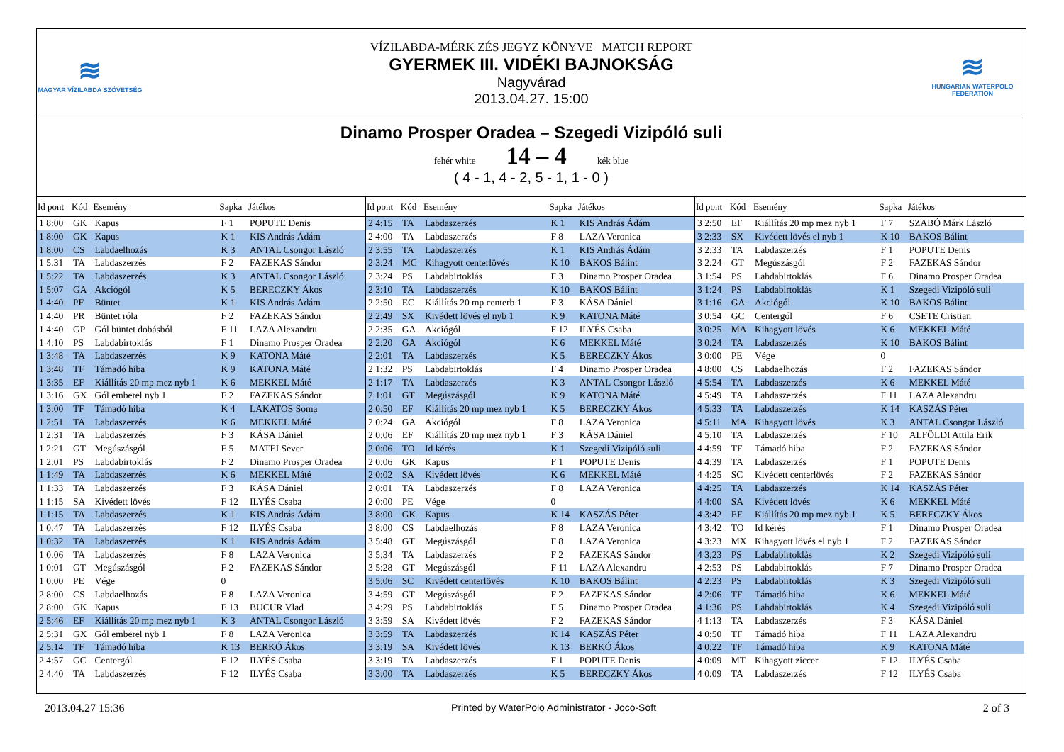≋
MAGYAR VÍZILABDA SZÖVETSÉG
VÍZILABDA-MÉRK ZÉS JEGYZ KÖNYVE MATCH REPORT
GYERMEK III. VIDÉKI BAJNOKSÁG
Nagyvárad
2013.04.27. 15:00
≋
HUNGARIAN WATERPOLO FEDERATION
Dinamo Prosper Oradea – Szegedi Vizipóló suli
fehér white 14 – 4 kék blue
( 4 - 1, 4 - 2, 5 - 1, 1 - 0 )
| Id pont | Kód | Esemény | Sapka | Játékos |
| --- | --- | --- | --- | --- |
| 1 8:00 | GK | Kapus | F 1 | POPUTE Denis |
| 1 8:00 | GK | Kapus | K 1 | KIS András Ádám |
| 1 8:00 | CS | Labdaelhozás | K 3 | ANTAL Csongor László |
| 1 5:31 | TA | Labdaszerzés | F 2 | FAZEKAS Sándor |
| 1 5:22 | TA | Labdaszerzés | K 3 | ANTAL Csongor László |
| 1 5:07 | GA | Akciógól | K 5 | BERECZKY Ákos |
| 1 4:40 | PF | Büntet | K 1 | KIS András Ádám |
| 1 4:40 | PR | Büntet róla | F 2 | FAZEKAS Sándor |
| 1 4:40 | GP | Gól büntet dobásból | F 11 | LAZA Alexandru |
| 1 4:10 | PS | Labdabirtoklás | F 1 | Dinamo Prosper Oradea |
| 1 3:48 | TA | Labdaszerzés | K 9 | KATONA Máté |
| 1 3:48 | TF | Támadó hiba | K 9 | KATONA Máté |
| 1 3:35 | EF | Kiállítás 20 mp mez nyb 1 | K 6 | MEKKEL Máté |
| 1 3:16 | GX | Gól emberel nyb 1 | F 2 | FAZEKAS Sándor |
| 1 3:00 | TF | Támadó hiba | K 4 | LAKATOS Soma |
| 1 2:51 | TA | Labdaszerzés | K 6 | MEKKEL Máté |
| 1 2:31 | TA | Labdaszerzés | F 3 | KÁSA Dániel |
| 1 2:21 | GT | Megúszásgól | F 5 | MATEI Sever |
| 1 2:01 | PS | Labdabirtoklás | F 2 | Dinamo Prosper Oradea |
| 1 1:49 | TA | Labdaszerzés | K 6 | MEKKEL Máté |
| 1 1:33 | TA | Labdaszerzés | F 3 | KÁSA Dániel |
| 1 1:15 | SA | Kivédett lövés | F 12 | ILYÉS Csaba |
| 1 1:15 | TA | Labdaszerzés | K 1 | KIS András Ádám |
| 1 0:47 | TA | Labdaszerzés | F 12 | ILYÉS Csaba |
| 1 0:32 | TA | Labdaszerzés | K 1 | KIS András Ádám |
| 1 0:06 | TA | Labdaszerzés | F 8 | LAZA Veronica |
| 1 0:01 | GT | Megúszásgól | F 2 | FAZEKAS Sándor |
| 1 0:00 | PE | Vége | 0 | |
| 2 8:00 | CS | Labdaelhozás | F 8 | LAZA Veronica |
| 2 8:00 | GK | Kapus | F 13 | BUCUR Vlad |
| 2 5:46 | EF | Kiállítás 20 mp mez nyb 1 | K 3 | ANTAL Csongor László |
| 2 5:31 | GX | Gól emberel nyb 1 | F 8 | LAZA Veronica |
| 2 5:14 | TF | Támadó hiba | K 13 | BERKÓ Ákos |
| 2 4:57 | GC | Centergól | F 12 | ILYÉS Csaba |
| 2 4:40 | TA | Labdaszerzés | F 12 | ILYÉS Csaba |
| Id pont | Kód | Esemény | Sapka | Játékos |
| --- | --- | --- | --- | --- |
| 2 4:15 | TA | Labdaszerzés | K 1 | KIS András Ádám |
| 2 4:00 | TA | Labdaszerzés | F 8 | LAZA Veronica |
| 2 3:55 | TA | Labdaszerzés | K 1 | KIS András Ádám |
| 2 3:24 | MC | Kihagyott centerlövés | K 10 | BAKOS Bálint |
| 2 3:24 | PS | Labdabirtoklás | F 3 | Dinamo Prosper Oradea |
| 2 3:10 | TA | Labdaszerzés | K 10 | BAKOS Bálint |
| 2 2:50 | EC | Kiállítás 20 mp centerb 1 | F 3 | KÁSA Dániel |
| 2 2:49 | SX | Kivédett lövés el nyb 1 | K 9 | KATONA Máté |
| 2 2:35 | GA | Akciógól | F 12 | ILYÉS Csaba |
| 2 2:20 | GA | Akciógól | K 6 | MEKKEL Máté |
| 2 2:01 | TA | Labdaszerzés | K 5 | BERECZKY Ákos |
| 2 1:32 | PS | Labdabirtoklás | F 4 | Dinamo Prosper Oradea |
| 2 1:17 | TA | Labdaszerzés | K 3 | ANTAL Csongor László |
| 2 1:01 | GT | Megúszásgól | K 9 | KATONA Máté |
| 2 0:50 | EF | Kiállítás 20 mp mez nyb 1 | K 5 | BERECZKY Ákos |
| 2 0:24 | GA | Akciógól | F 8 | LAZA Veronica |
| 2 0:06 | EF | Kiállítás 20 mp mez nyb 1 | F 3 | KÁSA Dániel |
| 2 0:06 | TO | Id kérés | K 1 | Szegedi Vizipóló suli |
| 2 0:06 | GK | Kapus | F 1 | POPUTE Denis |
| 2 0:02 | SA | Kivédett lövés | K 6 | MEKKEL Máté |
| 2 0:01 | TA | Labdaszerzés | F 8 | LAZA Veronica |
| 2 0:00 | PE | Vége | 0 | |
| 3 8:00 | GK | Kapus | K 14 | KASZÁS Péter |
| 3 8:00 | CS | Labdaelhozás | F 8 | LAZA Veronica |
| 3 5:48 | GT | Megúszásgól | F 8 | LAZA Veronica |
| 3 5:34 | TA | Labdaszerzés | F 2 | FAZEKAS Sándor |
| 3 5:28 | GT | Megúszásgól | F 11 | LAZA Alexandru |
| 3 5:06 | SC | Kivédett centerlövés | K 10 | BAKOS Bálint |
| 3 4:59 | GT | Megúszásgól | F 2 | FAZEKAS Sándor |
| 3 4:29 | PS | Labdabirtoklás | F 5 | Dinamo Prosper Oradea |
| 3 3:59 | SA | Kivédett lövés | F 2 | FAZEKAS Sándor |
| 3 3:59 | TA | Labdaszerzés | K 14 | KASZÁS Péter |
| 3 3:19 | SA | Kivédett lövés | K 13 | BERKÓ Ákos |
| 3 3:19 | TA | Labdaszerzés | F 1 | POPUTE Denis |
| 3 3:00 | TA | Labdaszerzés | K 5 | BERECZKY Ákos |
| Id pont | Kód | Esemény | Sapka | Játékos |
| --- | --- | --- | --- | --- |
| 3 2:50 | EF | Kiállítás 20 mp mez nyb 1 | F 7 | SZABÓ Márk László |
| 3 2:33 | SX | Kivédett lövés el nyb 1 | K 10 | BAKOS Bálint |
| 3 2:33 | TA | Labdaszerzés | F 1 | POPUTE Denis |
| 3 2:24 | GT | Megúszásgól | F 2 | FAZEKAS Sándor |
| 3 1:54 | PS | Labdabirtoklás | F 6 | Dinamo Prosper Oradea |
| 3 1:24 | PS | Labdabirtoklás | K 1 | Szegedi Vizipóló suli |
| 3 1:16 | GA | Akciógól | K 10 | BAKOS Bálint |
| 3 0:54 | GC | Centergól | F 6 | CSETE Cristian |
| 3 0:25 | MA | Kihagyott lövés | K 6 | MEKKEL Máté |
| 3 0:24 | TA | Labdaszerzés | K 10 | BAKOS Bálint |
| 3 0:00 | PE | Vége | 0 | |
| 4 8:00 | CS | Labdaelhozás | F 2 | FAZEKAS Sándor |
| 4 5:54 | TA | Labdaszerzés | K 6 | MEKKEL Máté |
| 4 5:49 | TA | Labdaszerzés | F 11 | LAZA Alexandru |
| 4 5:33 | TA | Labdaszerzés | K 14 | KASZÁS Péter |
| 4 5:11 | MA | Kihagyott lövés | K 3 | ANTAL Csongor László |
| 4 5:10 | TA | Labdaszerzés | F 10 | ALFÖLDI Attila Erik |
| 4 4:59 | TF | Támadó hiba | F 2 | FAZEKAS Sándor |
| 4 4:39 | TA | Labdaszerzés | F 1 | POPUTE Denis |
| 4 4:25 | SC | Kivédett centerlövés | F 2 | FAZEKAS Sándor |
| 4 4:25 | TA | Labdaszerzés | K 14 | KASZÁS Péter |
| 4 4:00 | SA | Kivédett lövés | K 6 | MEKKEL Máté |
| 4 3:42 | EF | Kiállítás 20 mp mez nyb 1 | K 5 | BERECZKY Ákos |
| 4 3:42 | TO | Id kérés | F 1 | Dinamo Prosper Oradea |
| 4 3:23 | MX | Kihagyott lövés el nyb 1 | F 2 | FAZEKAS Sándor |
| 4 3:23 | PS | Labdabirtoklás | K 2 | Szegedi Vizipóló suli |
| 4 2:53 | PS | Labdabirtoklás | F 7 | Dinamo Prosper Oradea |
| 4 2:23 | PS | Labdabirtoklás | K 3 | Szegedi Vizipóló suli |
| 4 2:06 | TF | Támadó hiba | K 6 | MEKKEL Máté |
| 4 1:36 | PS | Labdabirtoklás | K 4 | Szegedi Vizipóló suli |
| 4 1:13 | TA | Labdaszerzés | F 3 | KÁSA Dániel |
| 4 0:50 | TF | Támadó hiba | F 11 | LAZA Alexandru |
| 4 0:22 | TF | Támadó hiba | K 9 | KATONA Máté |
| 4 0:09 | MT | Kihagyott ziccer | F 12 | ILYÉS Csaba |
| 4 0:09 | TA | Labdaszerzés | F 12 | ILYÉS Csaba |
2013.04.27 15:36 Printed by WaterPolo Administrator - Joco-Soft 2 of 3